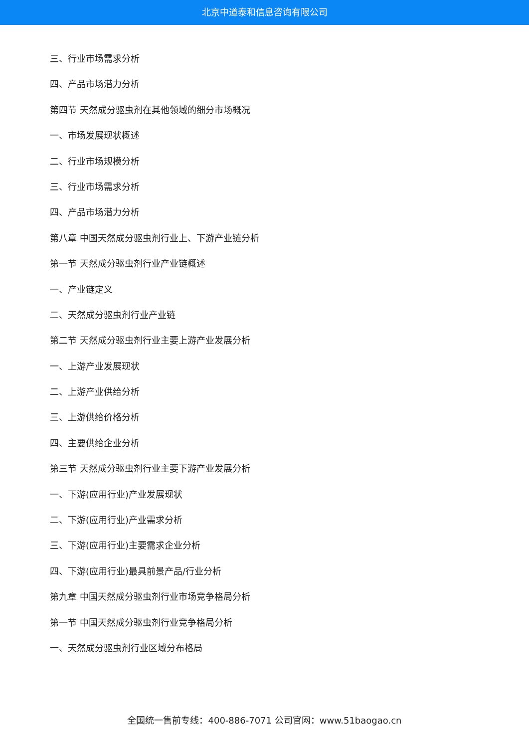北京中道泰和信息咨询有限公司
三、行业市场需求分析
四、产品市场潜力分析
第四节 天然成分驱虫剂在其他领域的细分市场概况
一、市场发展现状概述
二、行业市场规模分析
三、行业市场需求分析
四、产品市场潜力分析
第八章 中国天然成分驱虫剂行业上、下游产业链分析
第一节 天然成分驱虫剂行业产业链概述
一、产业链定义
二、天然成分驱虫剂行业产业链
第二节 天然成分驱虫剂行业主要上游产业发展分析
一、上游产业发展现状
二、上游产业供给分析
三、上游供给价格分析
四、主要供给企业分析
第三节 天然成分驱虫剂行业主要下游产业发展分析
一、下游(应用行业)产业发展现状
二、下游(应用行业)产业需求分析
三、下游(应用行业)主要需求企业分析
四、下游(应用行业)最具前景产品/行业分析
第九章 中国天然成分驱虫剂行业市场竞争格局分析
第一节 中国天然成分驱虫剂行业竞争格局分析
一、天然成分驱虫剂行业区域分布格局
全国统一售前专线：400-886-7071 公司官网：www.51baogao.cn